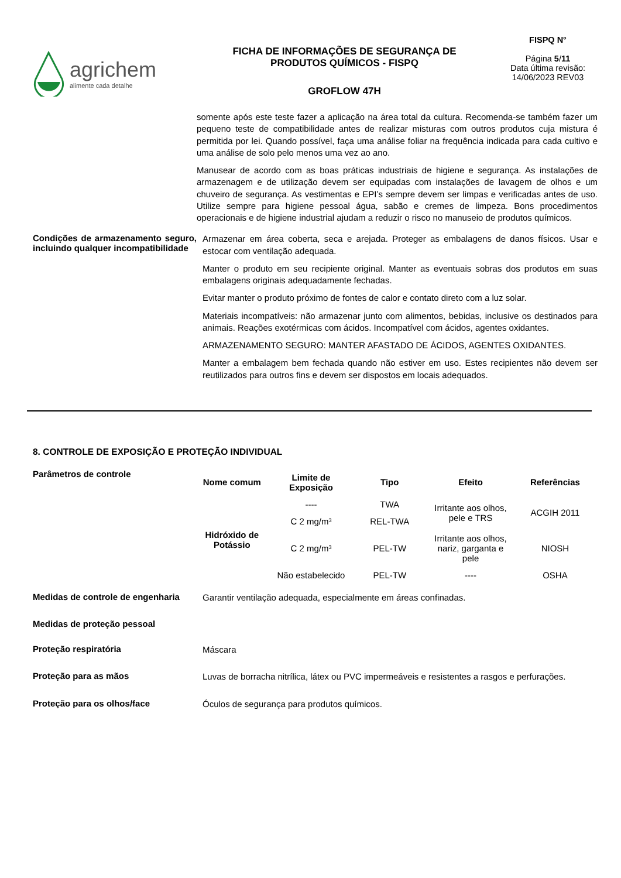agrichem
alimente cada detalhe
FICHA DE INFORMAÇÕES DE SEGURANÇA DE
PRODUTOS QUÍMICOS - FISPQ
GROFLOW 47H
FISPQ N°
Página 5/11
Data última revisão:
14/06/2023 REV03
somente após este teste fazer a aplicação na área total da cultura. Recomenda-se também fazer um pequeno teste de compatibilidade antes de realizar misturas com outros produtos cuja mistura é permitida por lei. Quando possível, faça uma análise foliar na frequência indicada para cada cultivo e uma análise de solo pelo menos uma vez ao ano.
Manusear de acordo com as boas práticas industriais de higiene e segurança. As instalações de armazenagem e de utilização devem ser equipadas com instalações de lavagem de olhos e um chuveiro de segurança. As vestimentas e EPI’s sempre devem ser limpas e verificadas antes de uso. Utilize sempre para higiene pessoal água, sabão e cremes de limpeza. Bons procedimentos operacionais e de higiene industrial ajudam a reduzir o risco no manuseio de produtos químicos.
Condições de armazenamento seguro, incluindo qualquer incompatibilidade
Armazenar em área coberta, seca e arejada. Proteger as embalagens de danos físicos. Usar e estocar com ventilação adequada.
Manter o produto em seu recipiente original. Manter as eventuais sobras dos produtos em suas embalagens originais adequadamente fechadas.
Evitar manter o produto próximo de fontes de calor e contato direto com a luz solar.
Materiais incompatíveis: não armazenar junto com alimentos, bebidas, inclusive os destinados para animais. Reações exotérmicas com ácidos. Incompatível com ácidos, agentes oxidantes.
ARMAZENAMENTO SEGURO: MANTER AFASTADO DE ÁCIDOS, AGENTES OXIDANTES.
Manter a embalagem bem fechada quando não estiver em uso. Estes recipientes não devem ser reutilizados para outros fins e devem ser dispostos em locais adequados.
8. CONTROLE DE EXPOSIÇÃO E PROTEÇÃO INDIVIDUAL
Parâmetros de controle
| Nome comum | Limite de Exposição | Tipo | Efeito | Referências |
| --- | --- | --- | --- | --- |
| Hidróxido de Potássio | ---- | TWA | Irritante aos olhos, pele e TRS | ACGIH 2011 |
| | C 2 mg/m³ | REL-TWA | | |
| | C 2 mg/m³ | PEL-TW | Irritante aos olhos, nariz, garganta e pele | NIOSH |
| | Não estabelecido | PEL-TW | ---- | OSHA |
Medidas de controle de engenharia
Garantir ventilação adequada, especialmente em áreas confinadas.
Medidas de proteção pessoal
Proteção respiratória
Máscara
Proteção para as mãos
Luvas de borracha nitrílica, látex ou PVC impermeáveis e resistentes a rasgos e perfurações.
Proteção para os olhos/face
Óculos de segurança para produtos químicos.